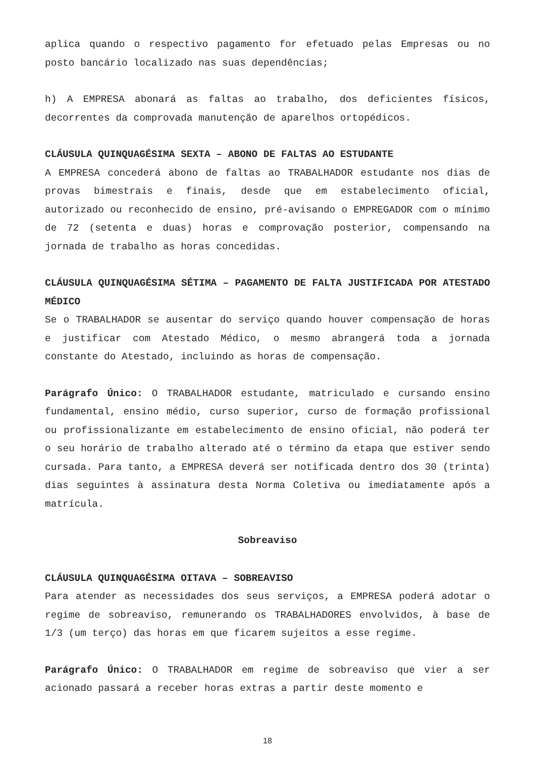aplica quando o respectivo pagamento for efetuado pelas Empresas ou no posto bancário localizado nas suas dependências;
h) A EMPRESA abonará as faltas ao trabalho, dos deficientes físicos, decorrentes da comprovada manutenção de aparelhos ortopédicos.
CLÁUSULA QUINQUAGÉSIMA SEXTA – ABONO DE FALTAS AO ESTUDANTE
A EMPRESA concederá abono de faltas ao TRABALHADOR estudante nos dias de provas bimestrais e finais, desde que em estabelecimento oficial, autorizado ou reconhecido de ensino, pré-avisando o EMPREGADOR com o mínimo de 72 (setenta e duas) horas e comprovação posterior, compensando na jornada de trabalho as horas concedidas.
CLÁUSULA QUINQUAGÉSIMA SÉTIMA – PAGAMENTO DE FALTA JUSTIFICADA POR ATESTADO MÉDICO
Se o TRABALHADOR se ausentar do serviço quando houver compensação de horas e justificar com Atestado Médico, o mesmo abrangerá toda a jornada constante do Atestado, incluindo as horas de compensação.
Parágrafo Único: O TRABALHADOR estudante, matriculado e cursando ensino fundamental, ensino médio, curso superior, curso de formação profissional ou profissionalizante em estabelecimento de ensino oficial, não poderá ter o seu horário de trabalho alterado até o término da etapa que estiver sendo cursada. Para tanto, a EMPRESA deverá ser notificada dentro dos 30 (trinta) dias seguintes à assinatura desta Norma Coletiva ou imediatamente após a matrícula.
Sobreaviso
CLÁUSULA QUINQUAGÉSIMA OITAVA – SOBREAVISO
Para atender as necessidades dos seus serviços, a EMPRESA poderá adotar o regime de sobreaviso, remunerando os TRABALHADORES envolvidos, à base de 1/3 (um terço) das horas em que ficarem sujeitos a esse regime.
Parágrafo Único: O TRABALHADOR em regime de sobreaviso que vier a ser acionado passará a receber horas extras a partir deste momento e
18